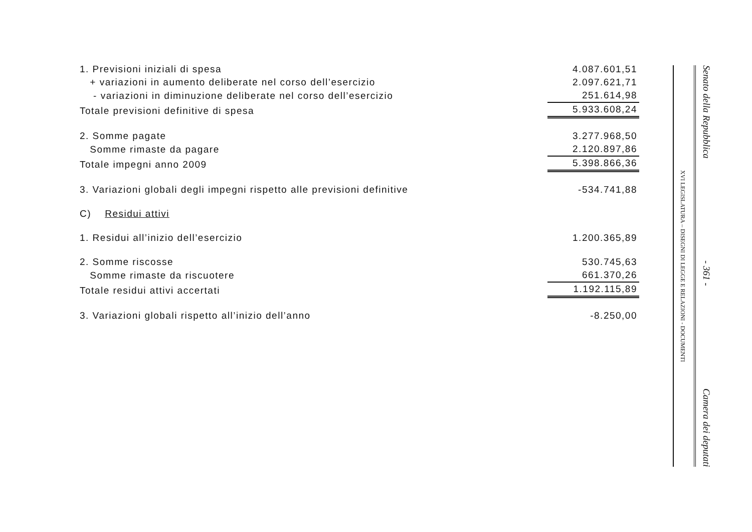| 1. Previsioni iniziali di spesa | 4.087.601,51 |
| + variazioni in aumento deliberate nel corso dell’esercizio | 2.097.621,71 |
| - variazioni in diminuzione deliberate nel corso dell’esercizio | 251.614,98 |
| Totale previsioni definitive di spesa | 5.933.608,24 |
| 2. Somme pagate | 3.277.968,50 |
| Somme rimaste da pagare | 2.120.897,86 |
| Totale impegni anno 2009 | 5.398.866,36 |
| 3. Variazioni globali degli impegni rispetto alle previsioni definitive | -534.741,88 |
| C) Residui attivi | |
| 1. Residui all’inizio dell’esercizio | 1.200.365,89 |
| 2. Somme riscosse | 530.745,63 |
| Somme rimaste da riscuotere | 661.370,26 |
| Totale residui attivi accertati | 1.192.115,89 |
| 3. Variazioni globali rispetto all’inizio dell’anno | -8.250,00 |
Senato della Repubblica - 361 - Camera dei deputati
XVI LEGISLATURA – DISEGNI DI LEGGE E RELAZIONI - DOCUMENTI